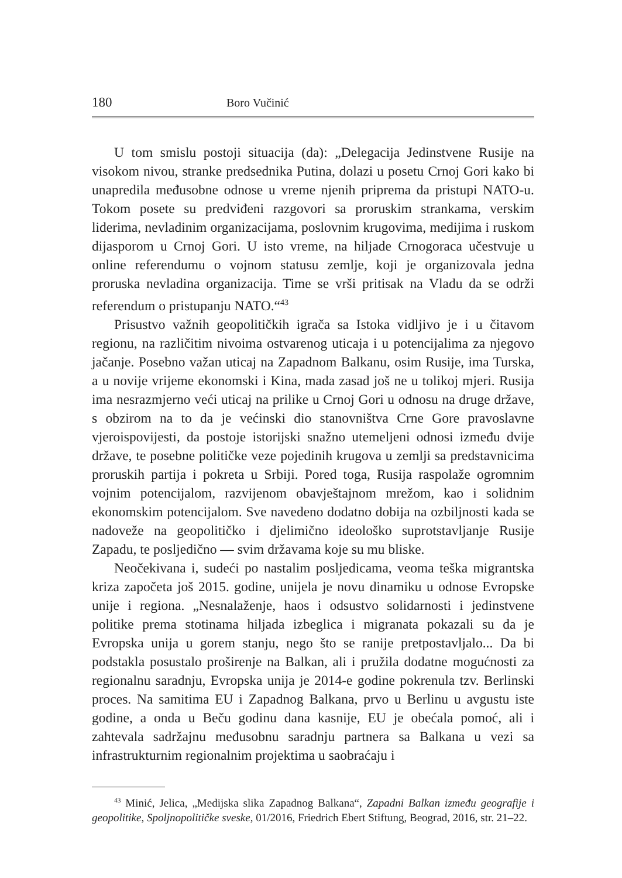180 Boro Vučinić
U tom smislu postoji situacija (da): „Delegacija Jedinstvene Rusije na visokom nivou, stranke predsednika Putina, dolazi u posetu Crnoj Gori kako bi unapredila međusobne odnose u vreme njenih priprema da pristupi NATO-u. Tokom posete su predviđeni razgovori sa proruskim strankama, verskim liderima, nevladinim organizacijama, poslovnim krugovima, medijima i ruskom dijasporom u Crnoj Gori. U isto vreme, na hiljade Crnogoraca učestvuje u online referendumu o vojnom statusu zemlje, koji je organizovala jedna proruska nevladina organizacija. Time se vrši pritisak na Vladu da se održi referendum o pristupanju NATO.“<sup>43</sup>
Prisustvo važnih geopolitičkih igrača sa Istoka vidljivo je i u čitavom regionu, na različitim nivoima ostvarenog uticaja i u potencijalima za njegovo jačanje. Posebno važan uticaj na Zapadnom Balkanu, osim Rusije, ima Turska, a u novije vrijeme ekonomski i Kina, mada zasad još ne u tolikoj mjeri. Rusija ima nesrazmjerno veći uticaj na prilike u Crnoj Gori u odnosu na druge države, s obzirom na to da je većinski dio stanovništva Crne Gore pravoslavne vjeroispovijesti, da postoje istorijski snažno utemeljeni odnosi između dvije države, te posebne političke veze pojedinih krugova u zemlji sa predstavnicima proruskih partija i pokreta u Srbiji. Pored toga, Rusija raspolaže ogromnim vojnim potencijalom, razvijenom obavještajnom mrežom, kao i solidnim ekonomskim potencijalom. Sve navedeno dodatno dobija na ozbiljnosti kada se nadoveže na geopolitičko i djelimično ideološko suprotstavljanje Rusije Zapadu, te posljedično — svim državama koje su mu bliske.
Neočekivana i, sudeći po nastalim posljedicama, veoma teška migrantska kriza započeta još 2015. godine, unijela je novu dinamiku u odnose Evropske unije i regiona. „Nesnalaženje, haos i odsustvo solidarnosti i jedinstvene politike prema stotinama hiljada izbeglica i migranata pokazali su da je Evropska unija u gorem stanju, nego što se ranije pretpostavljalo... Da bi podstakla posustalo proširenje na Balkan, ali i pružila dodatne mogućnosti za regionalnu saradnju, Evropska unija je 2014-e godine pokrenula tzv. Berlinski proces. Na samitima EU i Zapadnog Balkana, prvo u Berlinu u avgustu iste godine, a onda u Beču godinu dana kasnije, EU je obećala pomoć, ali i zahtevala sadržajnu međusobnu saradnju partnera sa Balkana u vezi sa infrastrukturnim regionalnim projektima u saobraćaju i
<sup>43</sup> Minić, Jelica, „Medijska slika Zapadnog Balkana“, Zapadni Balkan između geografije i geopolitike, Spoljnopolitičke sveske, 01/2016, Friedrich Ebert Stiftung, Beograd, 2016, str. 21–22.